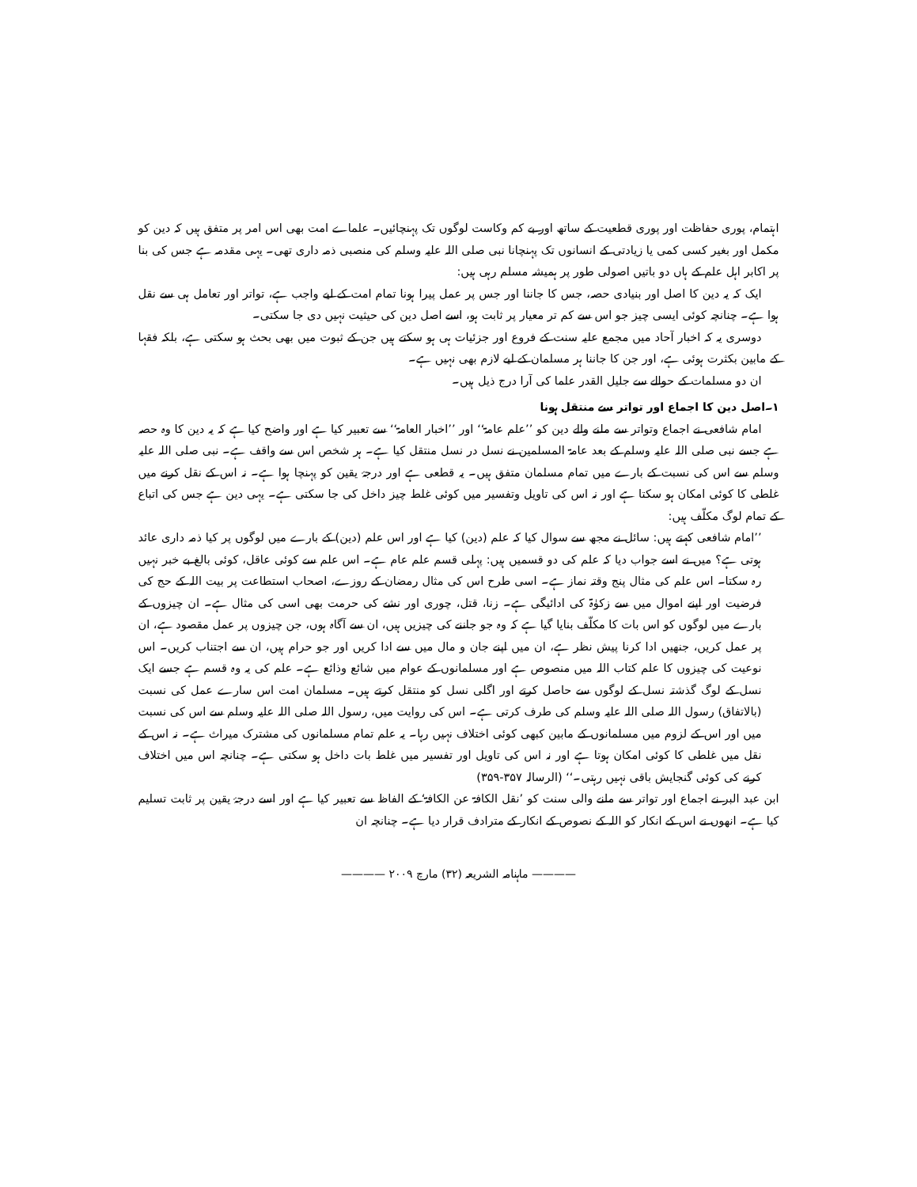اہتمام، پوری حفاظت اور پوری قطعیت کے ساتھ اور بے کم وکاست لوگوں تک پہنچائیں۔ علماے امت بھی اس امر پر متفق ہیں کہ دین کو مکمل اور بغیر کسی کمی یا زیادتی کے انسانوں تک پہنچانا نبی صلی اللہ علیہ وسلم کی منصبی ذمہ داری تھی۔ یہی مقدمہ ہے جس کی بنا پر اکابر اہل علم کے ہاں دو باتیں اصولی طور پر ہمیشہ مسلم رہی ہیں:
ایک کہ یہ دین کا اصل اور بنیادی حصہ، جس کا جاننا اور جس پر عمل پیرا ہونا تمام امت کے لیے واجب ہے، تواتر اور تعامل ہی سے نقل ہوا ہے۔ چنانچہ کوئی ایسی چیز جو اس سے کم تر معیار پر ثابت ہو، اسے اصل دین کی حیثیت نہیں دی جا سکتی۔
دوسری یہ کہ اخبار آحاد میں مجمع علیہ سنت کے فروع اور جزئیات ہی ہو سکتے ہیں جن کے ثبوت میں بھی بحث ہو سکتی ہے، بلکہ فقہا کے مابین بکثرت ہوئی ہے، اور جن کا جاننا ہر مسلمان کے لیے لازم بھی نہیں ہے۔
ان دو مسلمات کے حوالے سے جلیل القدر علما کی آرا درج ذیل ہیں۔
۱۔اصل دین کا اجماع اور تواتر سے منتقل ہونا
امام شافعی نے اجماع وتواتر سے ملنے والے دین کو ’’علم عامۃ‘‘ اور ’’اخبار العامۃ‘‘ سے تعبیر کیا ہے اور واضح کیا ہے کہ یہ دین کا وہ حصہ ہے جسے نبی صلی اللہ علیہ وسلم کے بعد عامۃ المسلمین نے نسل در نسل منتقل کیا ہے۔ ہر شخص اس سے واقف ہے۔ نبی صلی اللہ علیہ وسلم سے اس کی نسبت کے بارے میں تمام مسلمان متفق ہیں۔ یہ قطعی ہے اور درجۂ یقین کو پہنچا ہوا ہے۔ نہ اس کے نقل کرنے میں غلطی کا کوئی امکان ہو سکتا ہے اور نہ اس کی تاویل وتفسیر میں کوئی غلط چیز داخل کی جا سکتی ہے۔ یہی دین ہے جس کی اتباع کے تمام لوگ مکلّف ہیں:
’’امام شافعی کہتے ہیں: سائل نے مجھ سے سوال کیا کہ علم (دین) کیا ہے اور اس علم (دین) کے بارے میں لوگوں پر کیا ذمہ داری عائد ہوتی ہے؟ میں نے اسے جواب دیا کہ علم کی دو قسمیں ہیں: پہلی قسم علم عام ہے۔ اس علم سے کوئی عاقل، کوئی بالغ بے خبر نہیں رہ سکتا۔ اس علم کی مثال پنج وقتہ نماز ہے۔ اسی طرح اس کی مثال رمضان کے روزے، اصحاب استطاعت پر بیت اللہ کے حج کی فرضیت اور اپنے اموال میں سے زکوٰۃ کی ادائیگی ہے۔ زنا، قتل، چوری اور نشے کی حرمت بھی اسی کی مثال ہے۔ ان چیزوں کے بارے میں لوگوں کو اس بات کا مکلّف بنایا گیا ہے کہ وہ جو جاننے کی چیزیں ہیں، ان سے آگاہ ہوں، جن چیزوں پر عمل مقصود ہے، ان پر عمل کریں، جنھیں ادا کرنا پیش نظر ہے، ان میں اپنے جان و مال میں سے ادا کریں اور جو حرام ہیں، ان سے اجتناب کریں۔ اس نوعیت کی چیزوں کا علم کتاب اللہ میں منصوص ہے اور مسلمانوں کے عوام میں شائع وذائع ہے۔ علم کی یہ وہ قسم ہے جسے ایک نسل کے لوگ گذشتہ نسل کے لوگوں سے حاصل کرتے اور اگلی نسل کو منتقل کرتے ہیں۔ مسلمان امت اس سارے عمل کی نسبت (بالاتفاق) رسول اللہ صلی اللہ علیہ وسلم کی طرف کرتی ہے۔ اس کی روایت میں، رسول اللہ صلی اللہ علیہ وسلم سے اس کی نسبت میں اور اس کے لزوم میں مسلمانوں کے مابین کبھی کوئی اختلاف نہیں رہا۔ یہ علم تمام مسلمانوں کی مشترک میراث ہے۔ نہ اس کے نقل میں غلطی کا کوئی امکان ہوتا ہے اور نہ اس کی تاویل اور تفسیر میں غلط بات داخل ہو سکتی ہے۔ چنانچہ اس میں اختلاف کرنے کی کوئی گنجایش باقی نہیں رہتی۔‘‘ (الرسالہ ۳۵۷-۳۵۹)
ابن عبد البر نے اجماع اور تواتر سے ملنے والی سنت کو ’نقل الکافۃ عن الکافۃ‘ کے الفاظ سے تعبیر کیا ہے اور اسے درجۂ یقین پر ثابت تسلیم کیا ہے۔ انھوں نے اس کے انکار کو اللہ کے نصوص کے انکار کے مترادف قرار دیا ہے۔ چنانچہ ان
———— ماہنامہ الشریعہ (۳۲) مارچ ۲۰۰۹ ————